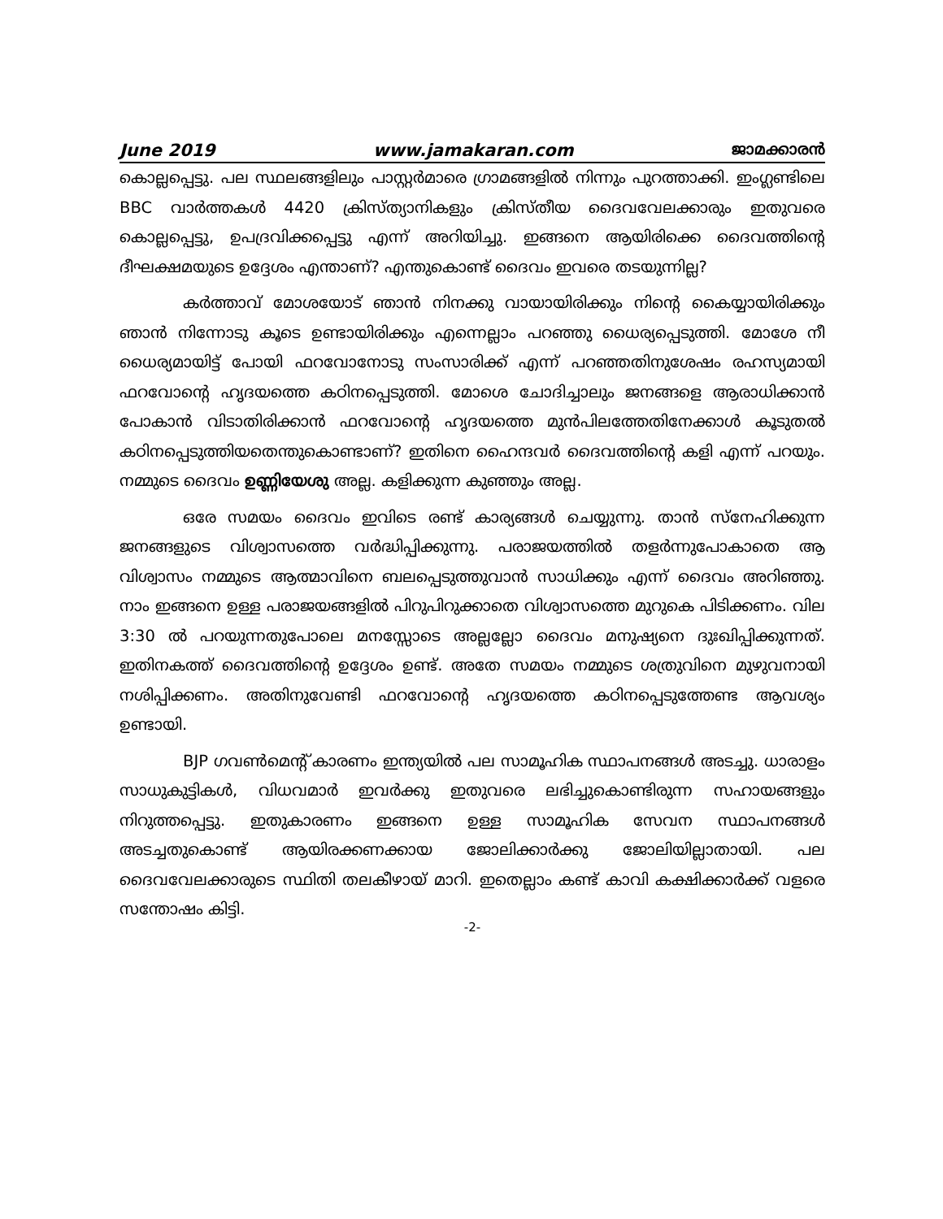June 2019 www.jamakaran.com ജാമക്കാരൻ
കൊല്ലപ്പെട്ടു. പല സ്ഥലങ്ങളിലും പാസ്റ്റർമാരെ ഗ്രാമങ്ങളിൽ നിന്നും പുറത്താക്കി. ഇംഗ്ലണ്ടിലെ BBC വാർത്തകൾ 4420 ക്രിസ്ത്യാനികളും ക്രിസ്തീയ ദൈവവേലക്കാരും ഇതുവരെ കൊല്ലപ്പെട്ടു, ഉപദ്രവിക്കപ്പെട്ടു എന്ന് അറിയിച്ചു. ഇങ്ങനെ ആയിരിക്കെ ദൈവത്തിന്റെ ദീഘക്ഷമയുടെ ഉദ്ദേശം എന്താണ്? എന്തുകൊണ്ട് ദൈവം ഇവരെ തടയുന്നില്ല?
കർത്താവ് മോശയോട് ഞാൻ നിനക്കു വായായിരിക്കും നിന്റെ കൈയ്യായിരിക്കും ഞാൻ നിന്നോടു കൂടെ ഉണ്ടായിരിക്കും എന്നെല്ലാം പറഞ്ഞു ധൈര്യപ്പെടുത്തി. മോശേ നീ ധൈര്യമായിട്ട് പോയി ഫറവോനോടു സംസാരിക്ക് എന്ന് പറഞ്ഞതിനുശേഷം രഹസ്യമായി ഫറവോന്റെ ഹൃദയത്തെ കഠിനപ്പെടുത്തി. മോശെ ചോദിച്ചാലും ജനങ്ങളെ ആരാധിക്കാൻ പോകാൻ വിടാതിരിക്കാൻ ഫറവോന്റെ ഹൃദയത്തെ മുൻപിലത്തേതിനേക്കാൾ കൂടുതൽ കഠിനപ്പെടുത്തിയതെന്തുകൊണ്ടാണ്? ഇതിനെ ഹൈന്ദവർ ദൈവത്തിന്റെ കളി എന്ന് പറയും. നമ്മുടെ ദൈവം ഉണ്ണിയേശു അല്ല. കളിക്കുന്ന കുഞ്ഞും അല്ല.
ഒരേ സമയം ദൈവം ഇവിടെ രണ്ട് കാര്യങ്ങൾ ചെയ്യുന്നു. താൻ സ്നേഹിക്കുന്ന ജനങ്ങളുടെ വിശ്വാസത്തെ വർദ്ധിപ്പിക്കുന്നു. പരാജയത്തിൽ തളർന്നുപോകാതെ ആ വിശ്വാസം നമ്മുടെ ആത്മാവിനെ ബലപ്പെടുത്തുവാൻ സാധിക്കും എന്ന് ദൈവം അറിഞ്ഞു. നാം ഇങ്ങനെ ഉള്ള പരാജയങ്ങളിൽ പിറുപിറുക്കാതെ വിശ്വാസത്തെ മുറുകെ പിടിക്കണം. വില 3:30 ൽ പറയുന്നതുപോലെ മനസ്സോടെ അല്ലല്ലോ ദൈവം മനുഷ്യനെ ദുഃഖിപ്പിക്കുന്നത്. ഇതിനകത്ത് ദൈവത്തിന്റെ ഉദ്ദേശം ഉണ്ട്. അതേ സമയം നമ്മുടെ ശത്രുവിനെ മുഴുവനായി നശിപ്പിക്കണം. അതിനുവേണ്ടി ഫറവോന്റെ ഹൃദയത്തെ കഠിനപ്പെടുത്തേണ്ട ആവശ്യം ഉണ്ടായി.
BJP ഗവൺമെന്റ് കാരണം ഇന്ത്യയിൽ പല സാമൂഹിക സ്ഥാപനങ്ങൾ അടച്ചു. ധാരാളം സാധുകുട്ടികൾ, വിധവമാർ ഇവർക്കു ഇതുവരെ ലഭിച്ചുകൊണ്ടിരുന്ന സഹായങ്ങളും നിറുത്തപ്പെട്ടു. ഇതുകാരണം ഇങ്ങനെ ഉള്ള സാമൂഹിക സേവന സ്ഥാപനങ്ങൾ അടച്ചതുകൊണ്ട് ആയിരക്കണക്കായ ജോലിക്കാർക്കു ജോലിയില്ലാതായി. പല ദൈവവേലക്കാരുടെ സ്ഥിതി തലകീഴായ് മാറി. ഇതെല്ലാം കണ്ട് കാവി കക്ഷിക്കാർക്ക് വളരെ സന്തോഷം കിട്ടി.
-2-